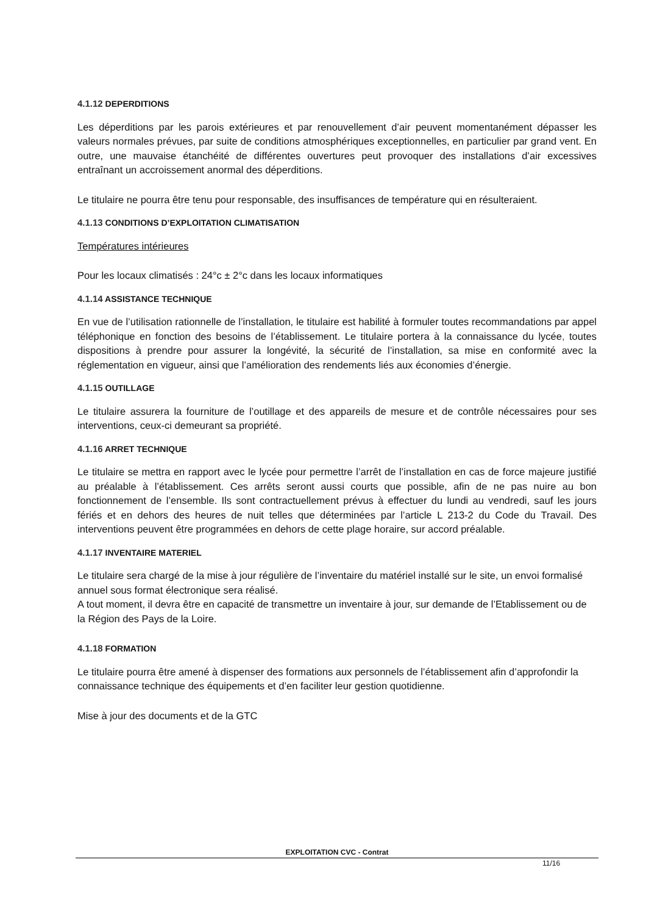4.1.12 DEPERDITIONS
Les déperditions par les parois extérieures et par renouvellement d’air peuvent momentanément dépasser les valeurs normales prévues, par suite de conditions atmosphériques exceptionnelles, en particulier par grand vent. En outre, une mauvaise étanchéité de différentes ouvertures peut provoquer des installations d’air excessives entraînant un accroissement anormal des déperditions.
Le titulaire ne pourra être tenu pour responsable, des insuffisances de température qui en résulteraient.
4.1.13 CONDITIONS D’EXPLOITATION CLIMATISATION
Températures intérieures
Pour les locaux climatisés : 24°c ± 2°c dans les locaux informatiques
4.1.14 ASSISTANCE TECHNIQUE
En vue de l’utilisation rationnelle de l’installation, le titulaire est habilité à formuler toutes recommandations par appel téléphonique en fonction des besoins de l’établissement. Le titulaire portera à la connaissance du lycée, toutes dispositions à prendre pour assurer la longévité, la sécurité de l’installation, sa mise en conformité avec la réglementation en vigueur, ainsi que l’amélioration des rendements liés aux économies d’énergie.
4.1.15 OUTILLAGE
Le titulaire assurera la fourniture de l’outillage et des appareils de mesure et de contrôle nécessaires pour ses interventions, ceux-ci demeurant sa propriété.
4.1.16 ARRET TECHNIQUE
Le titulaire se mettra en rapport avec le lycée pour permettre l’arrêt de l’installation en cas de force majeure justifié au préalable à l’établissement. Ces arrêts seront aussi courts que possible, afin de ne pas nuire au bon fonctionnement de l’ensemble. Ils sont contractuellement prévus à effectuer du lundi au vendredi, sauf les jours fériés et en dehors des heures de nuit telles que déterminées par l’article L 213-2 du Code du Travail. Des interventions peuvent être programmées en dehors de cette plage horaire, sur accord préalable.
4.1.17 INVENTAIRE MATERIEL
Le titulaire sera chargé de la mise à jour régulière de l’inventaire du matériel installé sur le site, un envoi formalisé annuel sous format électronique sera réalisé.
A tout moment, il devra être en capacité de transmettre un inventaire à jour, sur demande de l’Etablissement ou de la Région des Pays de la Loire.
4.1.18 FORMATION
Le titulaire pourra être amené à dispenser des formations aux personnels de l’établissement afin d’approfondir la connaissance technique des équipements et d’en faciliter leur gestion quotidienne.
Mise à jour des documents et de la GTC
EXPLOITATION CVC - Contrat
11/16